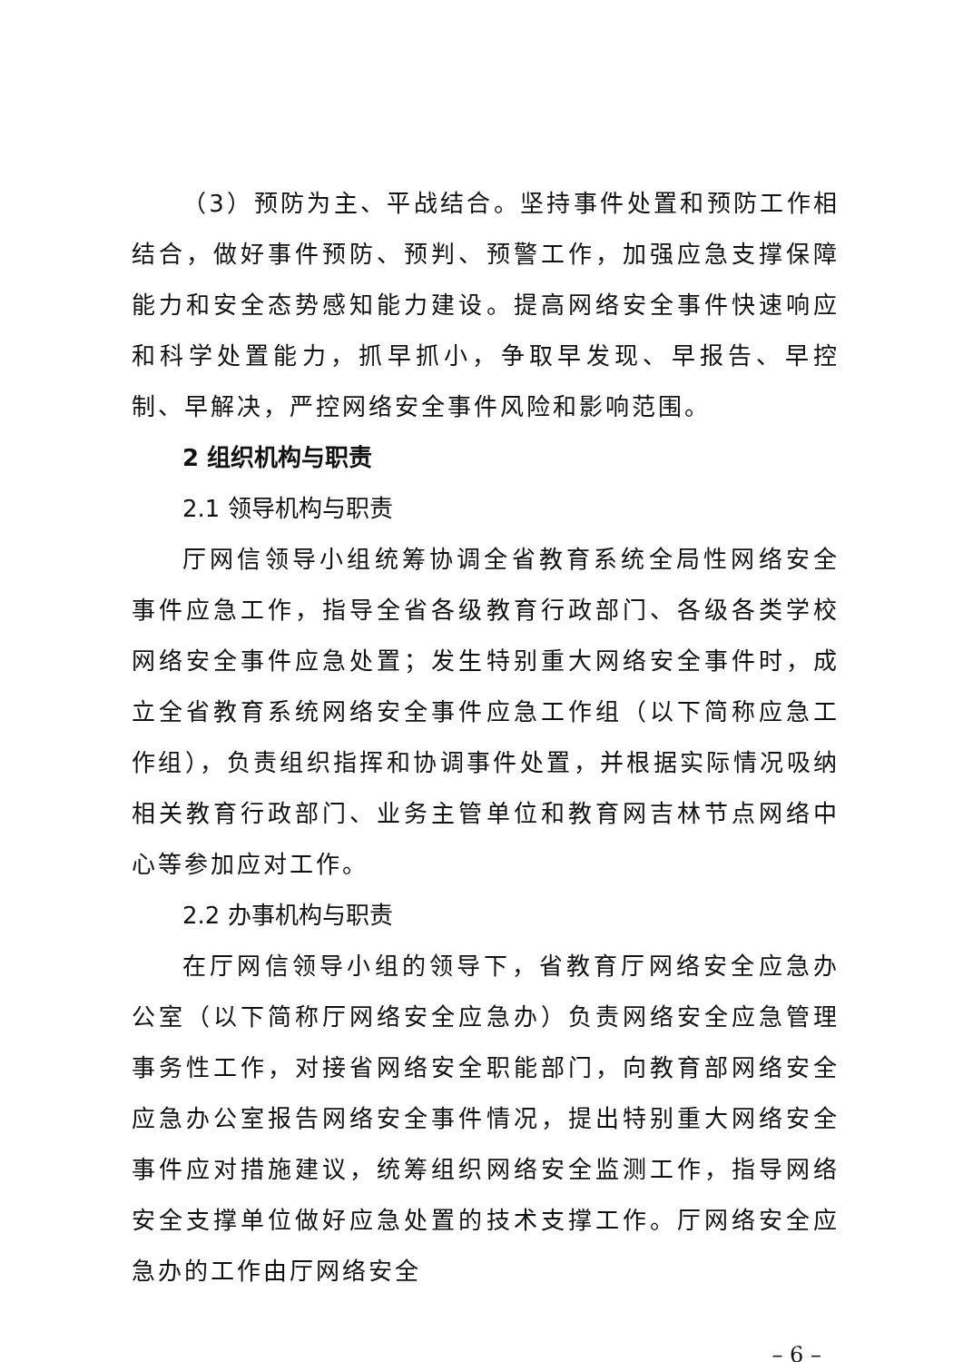（3）预防为主、平战结合。坚持事件处置和预防工作相结合，做好事件预防、预判、预警工作，加强应急支撑保障能力和安全态势感知能力建设。提高网络安全事件快速响应和科学处置能力，抓早抓小，争取早发现、早报告、早控制、早解决，严控网络安全事件风险和影响范围。
2 组织机构与职责
2.1 领导机构与职责
厅网信领导小组统筹协调全省教育系统全局性网络安全事件应急工作，指导全省各级教育行政部门、各级各类学校网络安全事件应急处置；发生特别重大网络安全事件时，成立全省教育系统网络安全事件应急工作组（以下简称应急工作组），负责组织指挥和协调事件处置，并根据实际情况吸纳相关教育行政部门、业务主管单位和教育网吉林节点网络中心等参加应对工作。
2.2 办事机构与职责
在厅网信领导小组的领导下，省教育厅网络安全应急办公室（以下简称厅网络安全应急办）负责网络安全应急管理事务性工作，对接省网络安全职能部门，向教育部网络安全应急办公室报告网络安全事件情况，提出特别重大网络安全事件应对措施建议，统筹组织网络安全监测工作，指导网络安全支撑单位做好应急处置的技术支撑工作。厅网络安全应急办的工作由厅网络安全
– 6 –